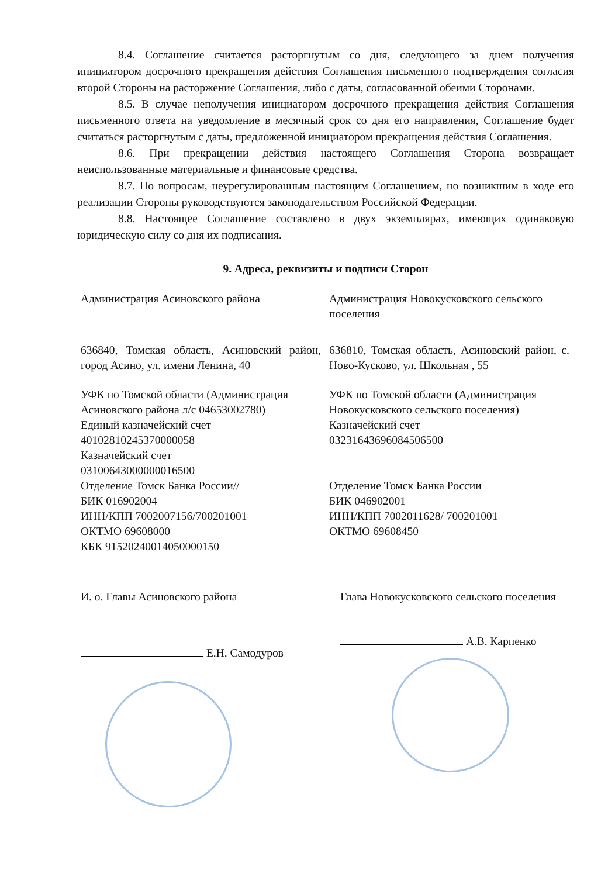8.4. Соглашение считается расторгнутым со дня, следующего за днем получения инициатором досрочного прекращения действия Соглашения письменного подтверждения согласия второй Стороны на расторжение Соглашения, либо с даты, согласованной обеими Сторонами.
8.5. В случае неполучения инициатором досрочного прекращения действия Соглашения письменного ответа на уведомление в месячный срок со дня его направления, Соглашение будет считаться расторгнутым с даты, предложенной инициатором прекращения действия Соглашения.
8.6. При прекращении действия настоящего Соглашения Сторона возвращает неиспользованные материальные и финансовые средства.
8.7. По вопросам, неурегулированным настоящим Соглашением, но возникшим в ходе его реализации Стороны руководствуются законодательством Российской Федерации.
8.8. Настоящее Соглашение составлено в двух экземплярах, имеющих одинаковую юридическую силу со дня их подписания.
9. Адреса, реквизиты и подписи Сторон
| Администрация Асиновского района | Администрация Новокусковского сельского поселения |
| 636840, Томская область, Асиновский район, город Асино, ул. имени Ленина, 40 | 636810, Томская область, Асиновский район, с. Ново-Кусково, ул. Школьная , 55 |
| УФК по Томской области (Администрация Асиновского района л/с 04653002780) Единый казначейский счет 40102810245370000058 Казначейский счет 03100643000000016500 Отделение Томск Банка России// БИК 016902004 ИНН/КПП 7002007156/700201001 ОКТМО 69608000 КБК 91520240014050000150 | УФК по Томской области (Администрация Новокусковского сельского поселения) Казначейский счет 03231643696084506500 Отделение Томск Банка России БИК 046902001 ИНН/КПП 7002011628/ 700201001 ОКТМО 69608450 |
| И. о. Главы Асиновского района | Глава Новокусковского сельского поселения |
| Е.Н. Самодуров | А.В. Карпенко |